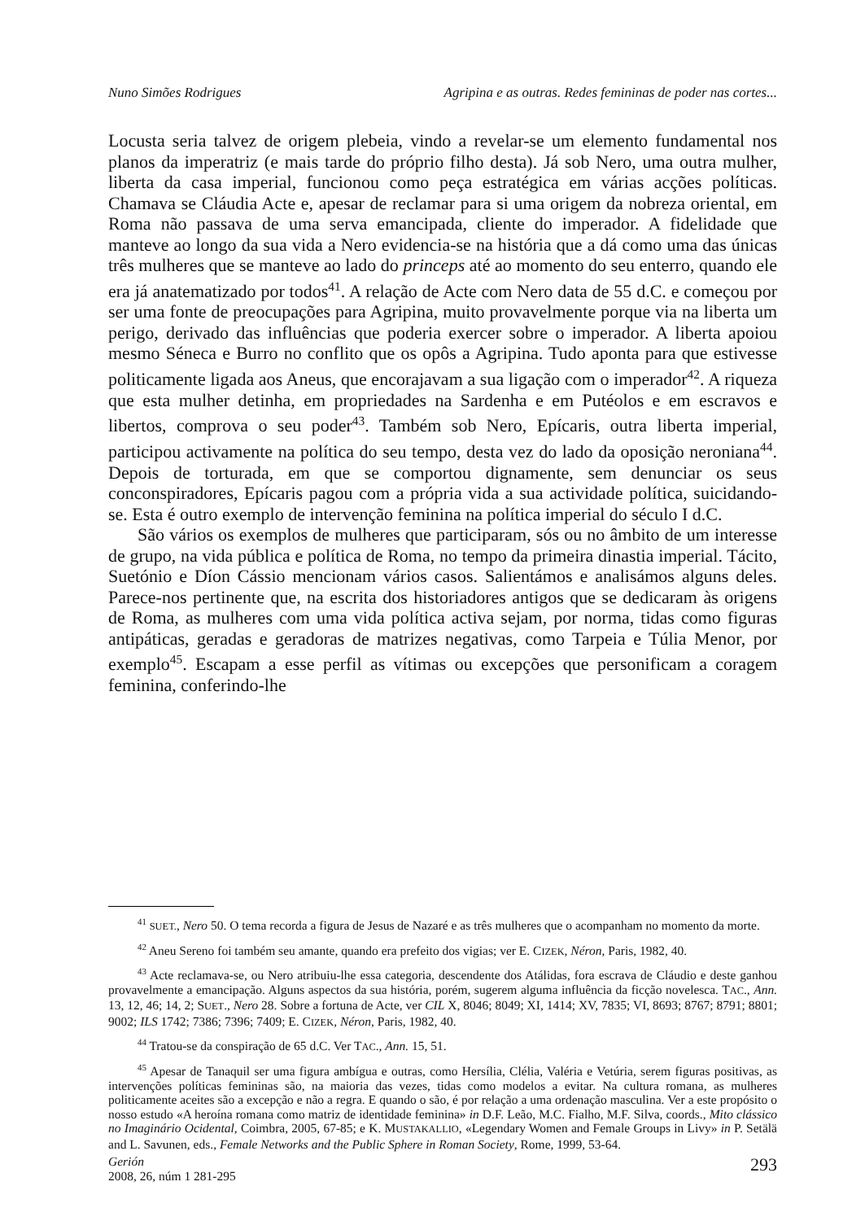Nuno Simões Rodrigues Agripina e as outras. Redes femininas de poder nas cortes...
Locusta seria talvez de origem plebeia, vindo a revelar-se um elemento fundamental nos planos da imperatriz (e mais tarde do próprio filho desta). Já sob Nero, uma outra mulher, liberta da casa imperial, funcionou como peça estratégica em várias acções políticas. Chamava se Cláudia Acte e, apesar de reclamar para si uma origem da nobreza oriental, em Roma não passava de uma serva emancipada, cliente do imperador. A fidelidade que manteve ao longo da sua vida a Nero evidencia-se na história que a dá como uma das únicas três mulheres que se manteve ao lado do princeps até ao momento do seu enterro, quando ele era já anatematizado por todos<sup>41</sup>. A relação de Acte com Nero data de 55 d.C. e começou por ser uma fonte de preocupações para Agripina, muito provavelmente porque via na liberta um perigo, derivado das influências que poderia exercer sobre o imperador. A liberta apoiou mesmo Séneca e Burro no conflito que os opôs a Agripina. Tudo aponta para que estivesse politicamente ligada aos Aneus, que encorajavam a sua ligação com o imperador<sup>42</sup>. A riqueza que esta mulher detinha, em propriedades na Sardenha e em Putéolos e em escravos e libertos, comprova o seu poder<sup>43</sup>. Também sob Nero, Epícaris, outra liberta imperial, participou activamente na política do seu tempo, desta vez do lado da oposição neroniana<sup>44</sup>. Depois de torturada, em que se comportou dignamente, sem denunciar os seus conconspiradores, Epícaris pagou com a própria vida a sua actividade política, suicidando-se. Esta é outro exemplo de intervenção feminina na política imperial do século I d.C.
São vários os exemplos de mulheres que participaram, sós ou no âmbito de um interesse de grupo, na vida pública e política de Roma, no tempo da primeira dinastia imperial. Tácito, Suetónio e Díon Cássio mencionam vários casos. Salientámos e analisámos alguns deles. Parece-nos pertinente que, na escrita dos historiadores antigos que se dedicaram às origens de Roma, as mulheres com uma vida política activa sejam, por norma, tidas como figuras antipáticas, geradas e geradoras de matrizes negativas, como Tarpeia e Túlia Menor, por exemplo<sup>45</sup>. Escapam a esse perfil as vítimas ou excepções que personificam a coragem feminina, conferindo-lhe
<sup>41</sup> SUET., Nero 50. O tema recorda a figura de Jesus de Nazaré e as três mulheres que o acompanham no momento da morte.
<sup>42</sup> Aneu Sereno foi também seu amante, quando era prefeito dos vigias; ver E. CIZEK, Néron, Paris, 1982, 40.
<sup>43</sup> Acte reclamava-se, ou Nero atribuiu-lhe essa categoria, descendente dos Atálidas, fora escrava de Cláudio e deste ganhou provavelmente a emancipação. Alguns aspectos da sua história, porém, sugerem alguma influência da ficção novelesca. TAC., Ann. 13, 12, 46; 14, 2; SUET., Nero 28. Sobre a fortuna de Acte, ver CIL X, 8046; 8049; XI, 1414; XV, 7835; VI, 8693; 8767; 8791; 8801; 9002; ILS 1742; 7386; 7396; 7409; E. CIZEK, Néron, Paris, 1982, 40.
<sup>44</sup> Tratou-se da conspiração de 65 d.C. Ver TAC., Ann. 15, 51.
<sup>45</sup> Apesar de Tanaquil ser uma figura ambígua e outras, como Hersília, Clélia, Valéria e Vetúria, serem figuras positivas, as intervenções políticas femininas são, na maioria das vezes, tidas como modelos a evitar. Na cultura romana, as mulheres politicamente aceites são a excepção e não a regra. E quando o são, é por relação a uma ordenação masculina. Ver a este propósito o nosso estudo «A heroína romana como matriz de identidade feminina» in D.F. Leão, M.C. Fialho, M.F. Silva, coords., Mito clássico no Imaginário Ocidental, Coimbra, 2005, 67-85; e K. MUSTAKALLIO, «Legendary Women and Female Groups in Livy» in P. Setälä and L. Savunen, eds., Female Networks and the Public Sphere in Roman Society, Rome, 1999, 53-64.
Gerión
2008, 26, núm 1 281-295
293